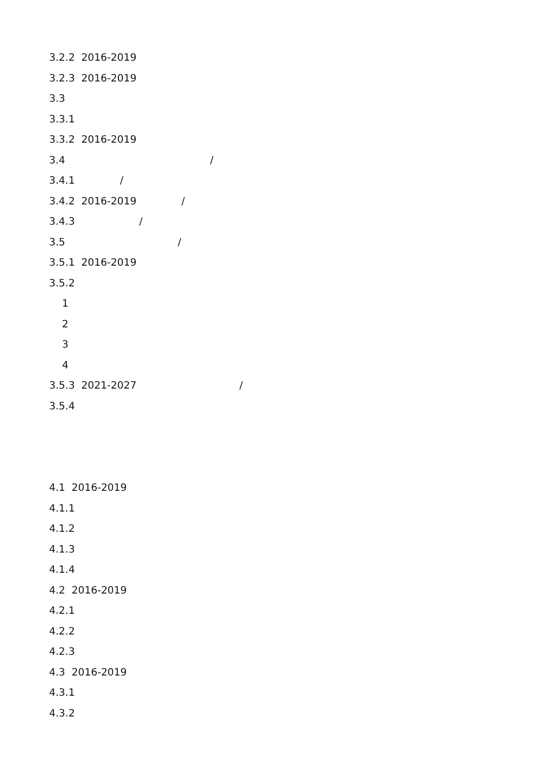3.2.2 2016-2019
3.2.3 2016-2019
3.3
3.3.1
3.3.2 2016-2019
3.4 /
3.4.1 /
3.4.2 2016-2019 /
3.4.3 /
3.5 /
3.5.1 2016-2019
3.5.2
1
2
3
4
3.5.3 2021-2027 /
3.5.4
4.1 2016-2019
4.1.1
4.1.2
4.1.3
4.1.4
4.2 2016-2019
4.2.1
4.2.2
4.2.3
4.3 2016-2019
4.3.1
4.3.2